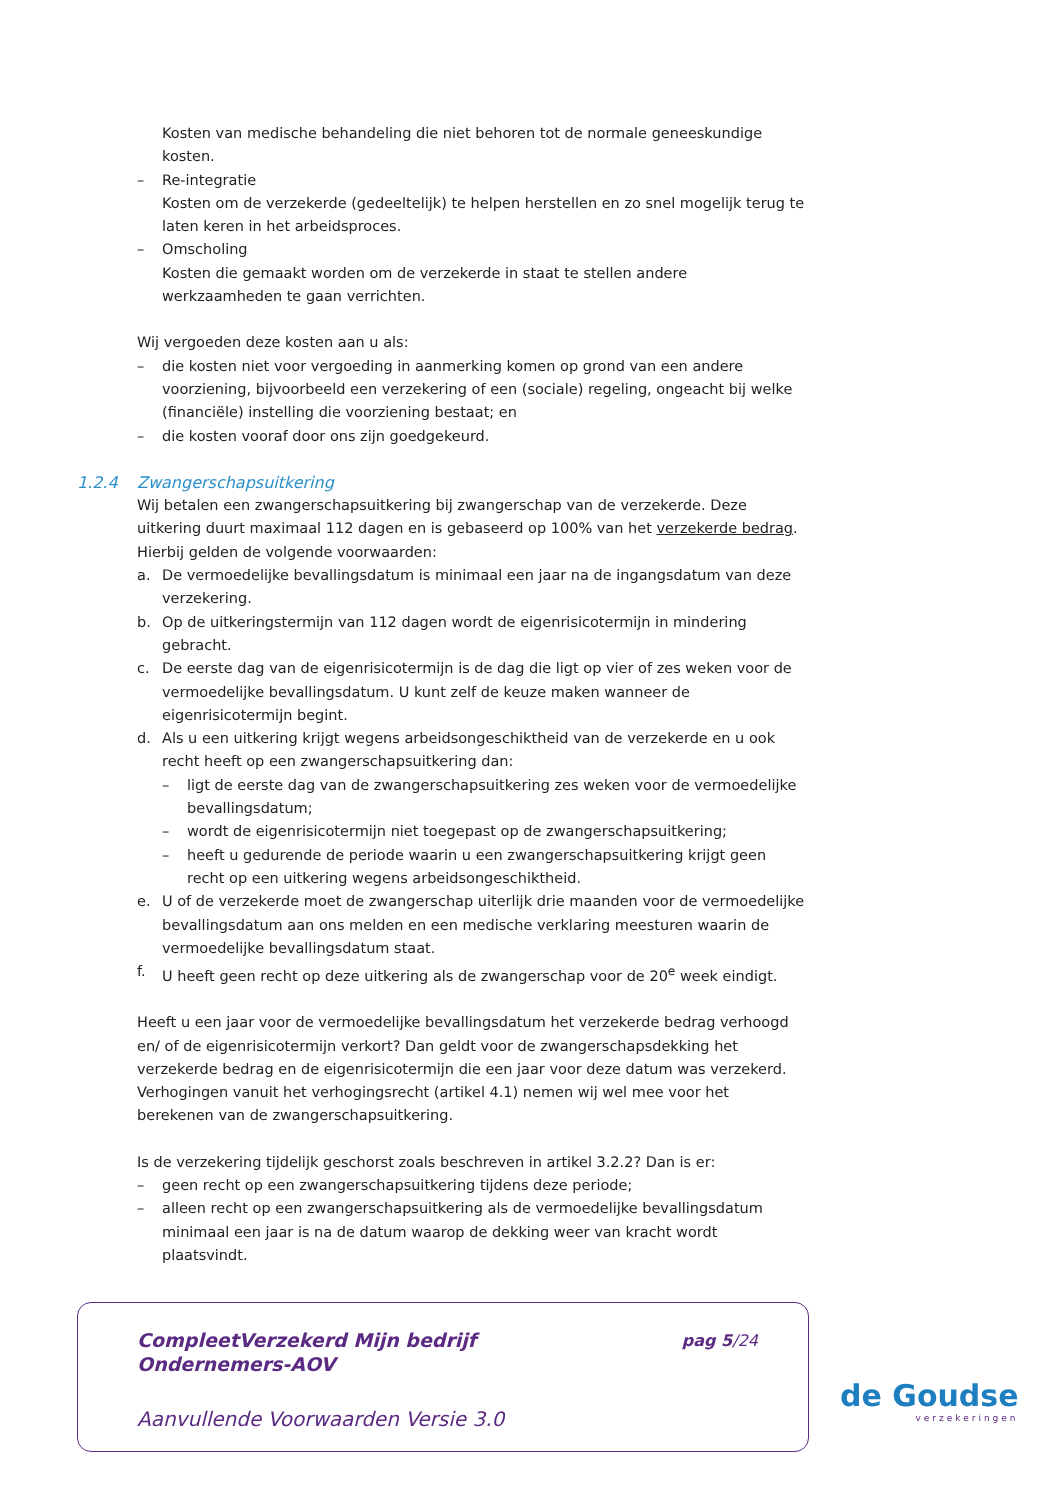Kosten van medische behandeling die niet behoren tot de normale geneeskundige kosten.
– Re-integratie
Kosten om de verzekerde (gedeeltelijk) te helpen herstellen en zo snel mogelijk terug te laten keren in het arbeidsproces.
– Omscholing
Kosten die gemaakt worden om de verzekerde in staat te stellen andere werkzaamheden te gaan verrichten.
Wij vergoeden deze kosten aan u als:
– die kosten niet voor vergoeding in aanmerking komen op grond van een andere voorziening, bijvoorbeeld een verzekering of een (sociale) regeling, ongeacht bij welke (financiële) instelling die voorziening bestaat; en
– die kosten vooraf door ons zijn goedgekeurd.
1.2.4 Zwangerschapsuitkering
Wij betalen een zwangerschapsuitkering bij zwangerschap van de verzekerde. Deze uitkering duurt maximaal 112 dagen en is gebaseerd op 100% van het verzekerde bedrag. Hierbij gelden de volgende voorwaarden:
a. De vermoedelijke bevallingsdatum is minimaal een jaar na de ingangsdatum van deze verzekering.
b. Op de uitkeringstermijn van 112 dagen wordt de eigenrisicotermijn in mindering gebracht.
c. De eerste dag van de eigenrisicotermijn is de dag die ligt op vier of zes weken voor de vermoedelijke bevallingsdatum. U kunt zelf de keuze maken wanneer de eigenrisicotermijn begint.
d. Als u een uitkering krijgt wegens arbeidsongeschiktheid van de verzekerde en u ook recht heeft op een zwangerschapsuitkering dan:
– ligt de eerste dag van de zwangerschapsuitkering zes weken voor de vermoedelijke bevallingsdatum;
– wordt de eigenrisicotermijn niet toegepast op de zwangerschapsuitkering;
– heeft u gedurende de periode waarin u een zwangerschapsuitkering krijgt geen recht op een uitkering wegens arbeidsongeschiktheid.
e. U of de verzekerde moet de zwangerschap uiterlijk drie maanden voor de vermoedelijke bevallingsdatum aan ons melden en een medische verklaring meesturen waarin de vermoedelijke bevallingsdatum staat.
f. U heeft geen recht op deze uitkering als de zwangerschap voor de 20<sup>e</sup> week eindigt.
Heeft u een jaar voor de vermoedelijke bevallingsdatum het verzekerde bedrag verhoogd en/ of de eigenrisicotermijn verkort? Dan geldt voor de zwangerschapsdekking het verzekerde bedrag en de eigenrisicotermijn die een jaar voor deze datum was verzekerd. Verhogingen vanuit het verhogingsrecht (artikel 4.1) nemen wij wel mee voor het berekenen van de zwangerschapsuitkering.
Is de verzekering tijdelijk geschorst zoals beschreven in artikel 3.2.2? Dan is er:
– geen recht op een zwangerschapsuitkering tijdens deze periode;
– alleen recht op een zwangerschapsuitkering als de vermoedelijke bevallingsdatum minimaal een jaar is na de datum waarop de dekking weer van kracht wordt plaatsvindt.
CompleetVerzekerd Mijn bedrijf
Ondernemers-AOV
pag 5/24
Aanvullende Voorwaarden Versie 3.0
de Goudse
verzekeringen